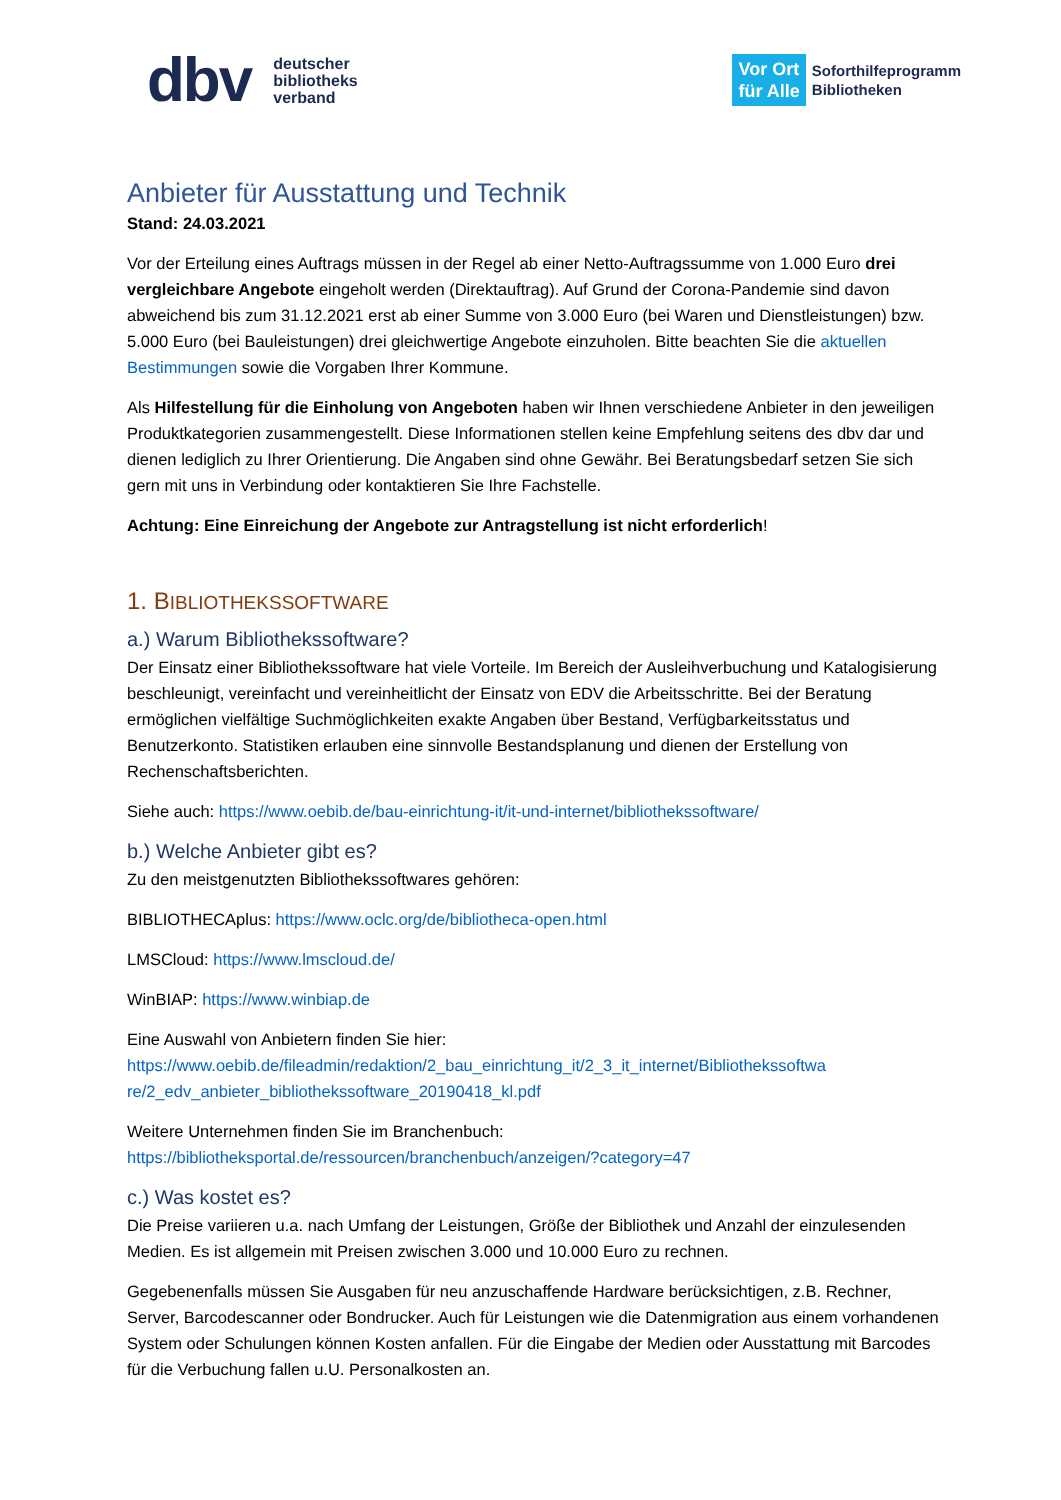dbv deutscher
bibliotheks
verband
Vor Ort
für Alle
Soforthilfeprogramm
Bibliotheken
Anbieter für Ausstattung und Technik
Stand: 24.03.2021
Vor der Erteilung eines Auftrags müssen in der Regel ab einer Netto-Auftragssumme von 1.000 Euro drei vergleichbare Angebote eingeholt werden (Direktauftrag). Auf Grund der Corona-Pandemie sind davon abweichend bis zum 31.12.2021 erst ab einer Summe von 3.000 Euro (bei Waren und Dienstleistungen) bzw. 5.000 Euro (bei Bauleistungen) drei gleichwertige Angebote einzuholen. Bitte beachten Sie die aktuellen Bestimmungen sowie die Vorgaben Ihrer Kommune.
Als Hilfestellung für die Einholung von Angeboten haben wir Ihnen verschiedene Anbieter in den jeweiligen Produktkategorien zusammengestellt. Diese Informationen stellen keine Empfehlung seitens des dbv dar und dienen lediglich zu Ihrer Orientierung. Die Angaben sind ohne Gewähr. Bei Beratungsbedarf setzen Sie sich gern mit uns in Verbindung oder kontaktieren Sie Ihre Fachstelle.
Achtung: Eine Einreichung der Angebote zur Antragstellung ist nicht erforderlich!
1. BIBLIOTHEKSSOFTWARE
a.) Warum Bibliothekssoftware?
Der Einsatz einer Bibliothekssoftware hat viele Vorteile. Im Bereich der Ausleihverbuchung und Katalogisierung beschleunigt, vereinfacht und vereinheitlicht der Einsatz von EDV die Arbeitsschritte. Bei der Beratung ermöglichen vielfältige Suchmöglichkeiten exakte Angaben über Bestand, Verfügbarkeitsstatus und Benutzerkonto. Statistiken erlauben eine sinnvolle Bestandsplanung und dienen der Erstellung von Rechenschaftsberichten.
Siehe auch: https://www.oebib.de/bau-einrichtung-it/it-und-internet/bibliothekssoftware/
b.) Welche Anbieter gibt es?
Zu den meistgenutzten Bibliothekssoftwares gehören:
BIBLIOTHECAplus: https://www.oclc.org/de/bibliotheca-open.html
LMSCloud: https://www.lmscloud.de/
WinBIAP: https://www.winbiap.de
Eine Auswahl von Anbietern finden Sie hier:
https://www.oebib.de/fileadmin/redaktion/2_bau_einrichtung_it/2_3_it_internet/Bibliothekssoftwa re/2_edv_anbieter_bibliothekssoftware_20190418_kl.pdf
Weitere Unternehmen finden Sie im Branchenbuch:
https://bibliotheksportal.de/ressourcen/branchenbuch/anzeigen/?category=47
c.) Was kostet es?
Die Preise variieren u.a. nach Umfang der Leistungen, Größe der Bibliothek und Anzahl der einzulesenden Medien. Es ist allgemein mit Preisen zwischen 3.000 und 10.000 Euro zu rechnen.
Gegebenenfalls müssen Sie Ausgaben für neu anzuschaffende Hardware berücksichtigen, z.B. Rechner, Server, Barcodescanner oder Bondrucker. Auch für Leistungen wie die Datenmigration aus einem vorhandenen System oder Schulungen können Kosten anfallen. Für die Eingabe der Medien oder Ausstattung mit Barcodes für die Verbuchung fallen u.U. Personalkosten an.